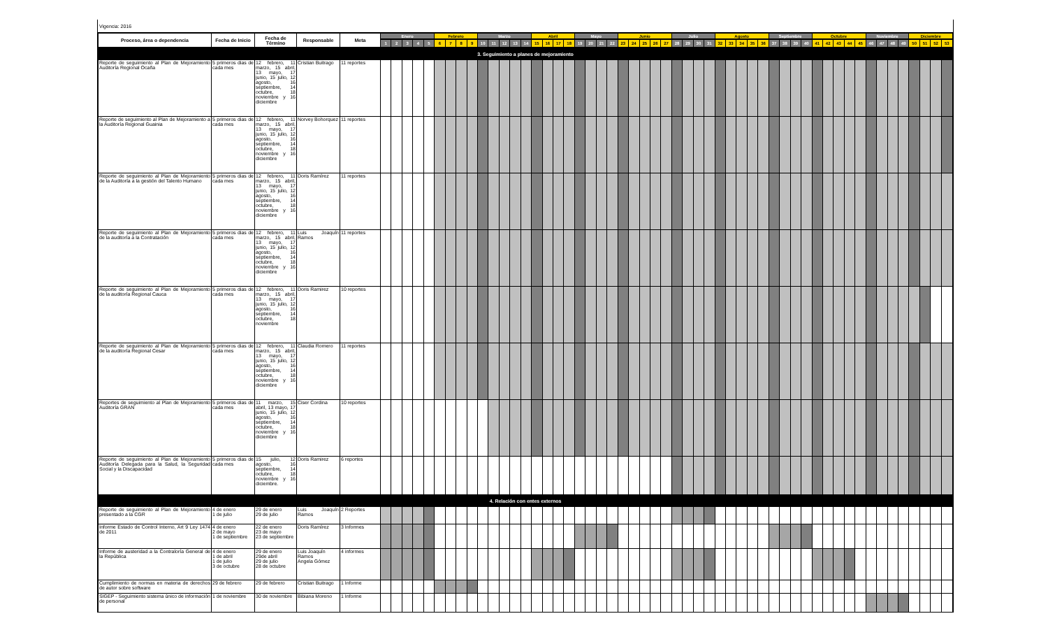Vigencia: 2016
| Proceso, área o dependencia | Fecha de Inicio | Fecha de Término | Responsable | Meta | Enero | | | | | Febrero | | | | Marzo | | | | | Abril | | | | Mayo | | | | Junio | | | | | Julio | | | | Agosto | | | | | Septiembre | | | | Octubre | | | | | Noviembre | | | | Diciembre | | | |
| --- | --- | --- | --- | --- | --- | --- | --- | --- | --- | --- | --- | --- | --- | --- | --- | --- | --- | --- | --- | --- | --- | --- | --- | --- | --- | --- | --- | --- | --- | --- | --- | --- | --- | --- | --- | --- | --- | --- | --- | --- | --- | --- | --- | --- | --- | --- | --- | --- | --- | --- | --- | --- | --- | --- | --- | --- | --- |
| | | | | | 1 | 2 | 3 | 4 | 5 | 6 | 7 | 8 | 9 | 10 | 11 | 12 | 13 | 14 | 15 | 16 | 17 | 18 | 19 | 20 | 21 | 22 | 23 | 24 | 25 | 26 | 27 | 28 | 29 | 30 | 31 | 32 | 33 | 34 | 35 | 36 | 37 | 38 | 39 | 40 | 41 | 42 | 43 | 44 | 45 | 46 | 47 | 48 | 49 | 50 | 51 | 52 | 53 |
| 3. Seguimiento a planes de mejoramiento | | | | | | | | | | | | | | | | | | | | | | | | | | | | | | | | | | | | | | | | | | | | | | | | | | | | | | | | | |
| Reporte de seguimiento al Plan de Mejoramiento Auditoría Regional Ocaña | 5 primeros dias de cada mes | 12 febrero, 11 marzo, 15 abril, 13 mayo, 17 junio, 15 julio, 12 agosto, 16 septiembre, 14 octubre, 18 noviembre y 16 diciembre | Cristian Buitrago | 11 reportes | | | | | | | | | | | | | | | | | | | | | | | | | | | | | | | | | | | | | | | | | | | | | | | | | | | | | |
| Reporte de seguimiento al Plan de Mejoramiento a la Auditoría Regional Guainia | 5 primeros dias de cada mes | 12 febrero, 11 marzo, 15 abril, 13 mayo, 17 junio, 15 julio, 12 agosto, 16 septiembre, 14 octubre, 18 noviembre y 16 diciembre | Norvey Bohorquez | 11 reportes | | | | | | | | | | | | | | | | | | | | | | | | | | | | | | | | | | | | | | | | | | | | | | | | | | | | | |
| Reporte de seguimiento al Plan de Mejoramiento de la Auditoría a la gestión del Talento Humano | 5 primeros dias de cada mes | 12 febrero, 11 marzo, 15 abril, 13 mayo, 17 junio, 15 julio, 12 agosto, 16 septiembre, 14 octubre, 18 noviembre y 16 diciembre | Doris Ramírez | 11 reportes | | | | | | | | | | | | | | | | | | | | | | | | | | | | | | | | | | | | | | | | | | | | | | | | | | | | | |
| Reporte de seguimiento al Plan de Mejoramiento de la auditoría a la Contratación | 5 primeros dias de cada mes | 12 febrero, 11 marzo, 15 abril, 13 mayo, 17 junio, 15 julio, 12 agosto, 16 septiembre, 14 octubre, 18 noviembre y 16 diciembre | Luis Joaquín Ramos | 11 reportes | | | | | | | | | | | | | | | | | | | | | | | | | | | | | | | | | | | | | | | | | | | | | | | | | | | | | |
| Reporte de seguimiento al Plan de Mejoramiento de la auditoría Regional Cauca | 5 primeros dias de cada mes | 12 febrero, 11 marzo, 15 abril, 13 mayo, 17 junio, 15 julio, 12 agosto, 16 septiembre, 14 octubre, 18 noviembre | Doris Ramirez | 10 reportes | | | | | | | | | | | | | | | | | | | | | | | | | | | | | | | | | | | | | | | | | | | | | | | | | | | | | |
| Reporte de seguimiento al Plan de Mejoramiento de la auditoría Regional Cesar | 5 primeros dias de cada mes | 12 febrero, 11 marzo, 15 abril, 13 mayo, 17 junio, 15 julio, 12 agosto, 16 septiembre, 14 octubre, 18 noviembre y 16 diciembre | Claudia Romero | 11 reportes | | | | | | | | | | | | | | | | | | | | | | | | | | | | | | | | | | | | | | | | | | | | | | | | | | | | | |
| Reportes de seguimiento al Plan de Mejoramiento Auditoría GRAN | 5 primeros dias de cada mes | 11 marzo, 15 abril, 13 mayo, 17 junio, 15 julio, 12 agosto, 16 septiembre, 14 octubre, 18 noviembre y 16 diciembre | Ciser Cordina | 10 reportes | | | | | | | | | | | | | | | | | | | | | | | | | | | | | | | | | | | | | | | | | | | | | | | | | | | | | |
| Reporte de seguimiento al Plan de Mejoramiento Auditoría Delegada para la Salud, la Seguridad Social y la Discapacidad | 5 primeros dias de cada mes | 15 julio, 12 agosto, 16 septiembre, 14 octubre, 18 noviembre y 16 diciembre. | Doris Ramirez | 6 reportes | | | | | | | | | | | | | | | | | | | | | | | | | | | | | | | | | | | | | | | | | | | | | | | | | | | | | |
| 4. Relación con entes externos | | | | | | | | | | | | | | | | | | | | | | | | | | | | | | | | | | | | | | | | | | | | | | | | | | | | | | | | | |
| Reporte de seguimiento al Plan de Mejoramiento presentado a la CGR | 4 de enero 1 de julio | 29 de enero 29 de julio | Luis Joaquín Ramos | 2 Reportes | | | | | | | | | | | | | | | | | | | | | | | | | | | | | | | | | | | | | | | | | | | | | | | | | | | | | |
| Informe Estado de Control Interno, Art 9 Ley 1474 de 2011 | 4 de enero 2 de mayo 1 de septiembre | 22 de enero 23 de mayo 23 de septiembre | Doris Ramírez | 3 Informes | | | | | | | | | | | | | | | | | | | | | | | | | | | | | | | | | | | | | | | | | | | | | | | | | | | | | |
| Informe de austeridad a la Contraloría General de la República | 4 de enero 1 de abril 1 de julio 3 de octubre | 29 de enero 29de abril 29 de julio 28 de octubre | Luis Joaquín Ramos Angela Gómez | 4 informes | | | | | | | | | | | | | | | | | | | | | | | | | | | | | | | | | | | | | | | | | | | | | | | | | | | | | |
| Cumplimiento de normas en materia de derechos de autor sobre software | 29 de febrero | 29 de febrero | Cristian Buitrago | 1 Informe | | | | | | | | | | | | | | | | | | | | | | | | | | | | | | | | | | | | | | | | | | | | | | | | | | | | | |
| SIGEP - Seguimiento sistema único de información de personal | 1 de noviembre | 30 de noviembre | Bibiana Moreno | 1 Informe | | | | | | | | | | | | | | | | | | | | | | | | | | | | | | | | | | | | | | | | | | | | | | | | | | | | | |